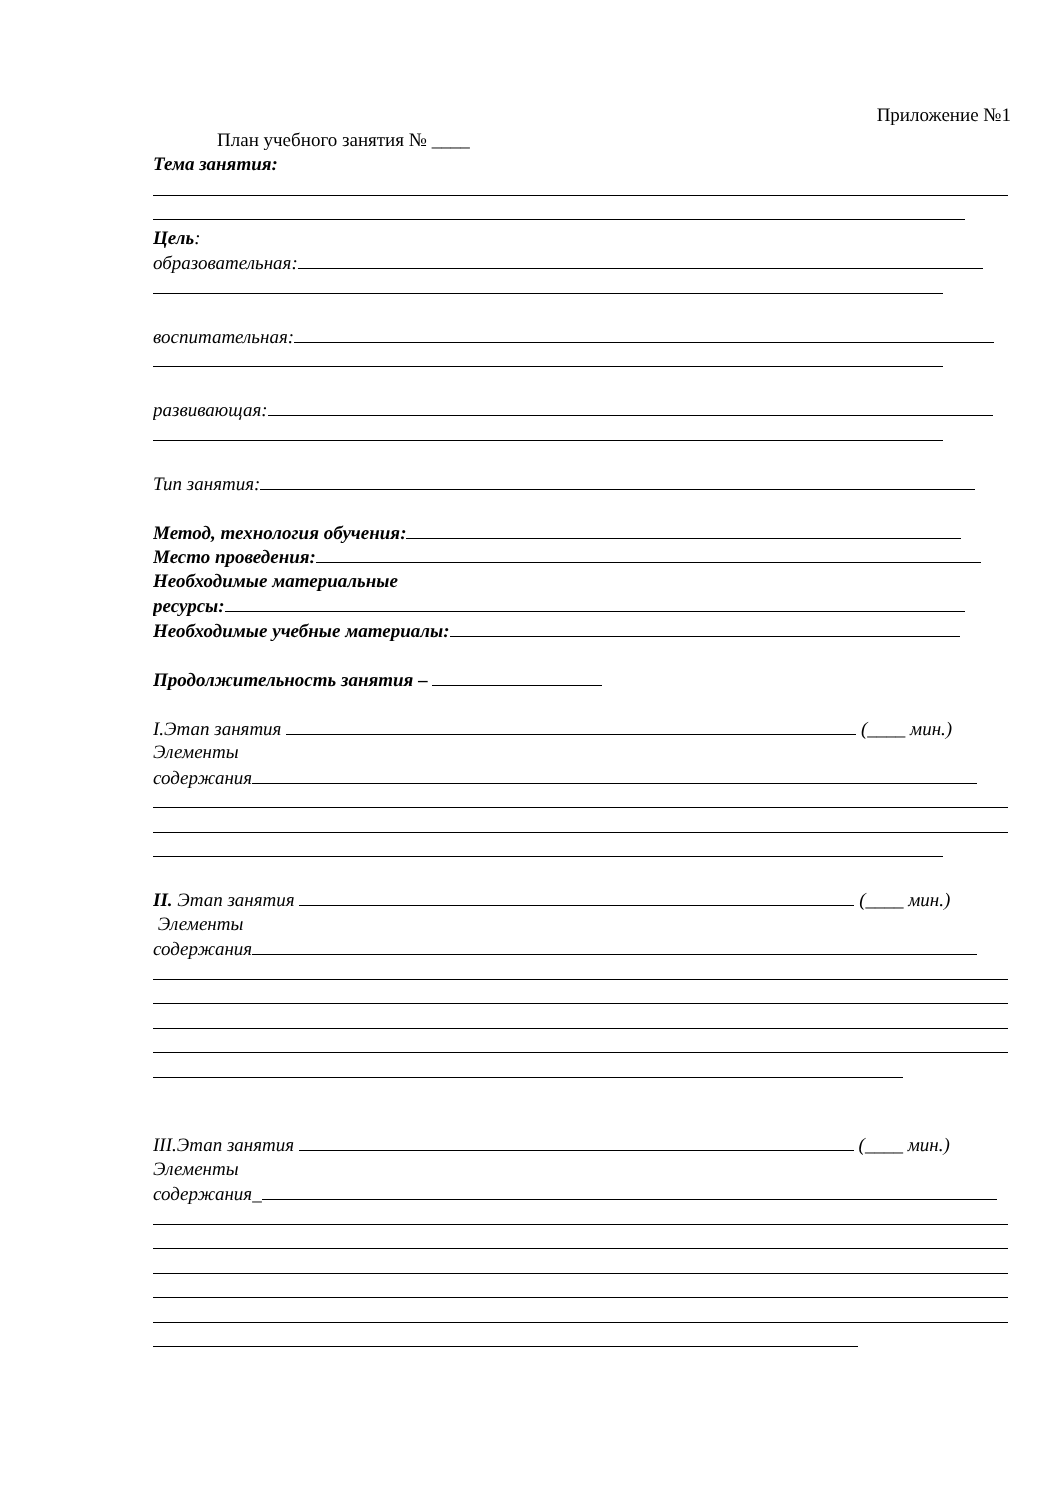Приложение №1
План учебного занятия № ____
Тема занятия:
Цель:
образовательная:
воспитательная:
развивающая:
Тип занятия:
Метод, технология обучения:
Место проведения:
Необходимые материальные
ресурсы:
Необходимые учебные материалы:
Продолжительность занятия –
I.Этап занятия (____ мин.)
Элементы
содержания
II. Этап занятия (____ мин.)
Элементы
содержания
III.Этап занятия (____ мин.)
Элементы
содержания_